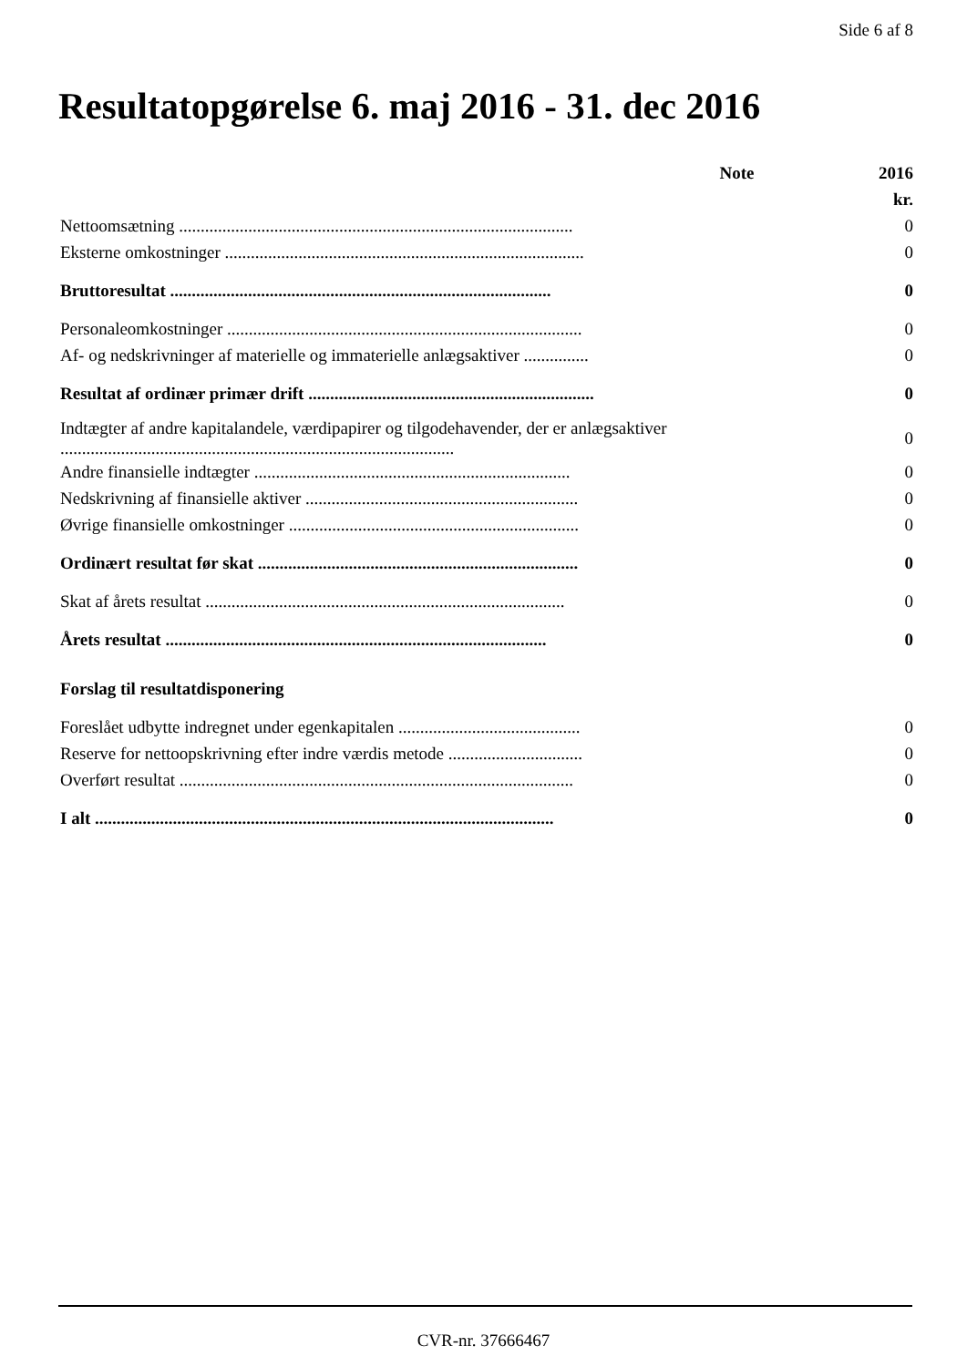Side 6 af 8
Resultatopgørelse 6. maj 2016 - 31. dec 2016
| | Note | 2016 |
| --- | --- | --- |
| | | kr. |
| Nettoomsætning ........................................................................................... | | 0 |
| Eksterne omkostninger ................................................................................... | | 0 |
| Bruttoresultat ........................................................................................ | | 0 |
| Personaleomkostninger .................................................................................. | | 0 |
| Af- og nedskrivninger af materielle og immaterielle anlægsaktiver ............... | | 0 |
| Resultat af ordinær primær drift .................................................................. | | 0 |
| Indtægter af andre kapitalandele, værdipapirer og tilgodehavender, der er anlægsaktiver ........................................................................................... | | 0 |
| Andre finansielle indtægter ......................................................................... | | 0 |
| Nedskrivning af finansielle aktiver ............................................................... | | 0 |
| Øvrige finansielle omkostninger ................................................................... | | 0 |
| Ordinært resultat før skat .......................................................................... | | 0 |
| Skat af årets resultat ................................................................................... | | 0 |
| Årets resultat ........................................................................................ | | 0 |
| Forslag til resultatdisponering | | |
| Foreslået udbytte indregnet under egenkapitalen .......................................... | | 0 |
| Reserve for nettoopskrivning efter indre værdis metode ............................... | | 0 |
| Overført resultat ........................................................................................... | | 0 |
| I alt .......................................................................................................... | | 0 |
CVR-nr. 37666467